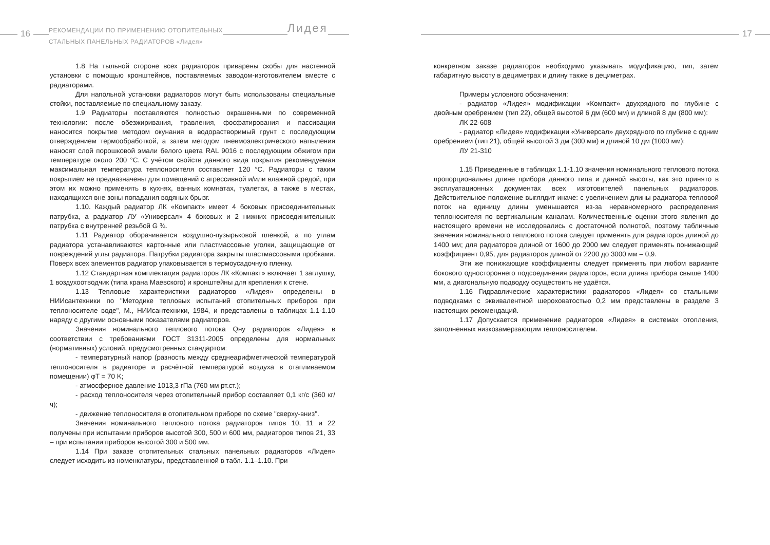16
РЕКОМЕНДАЦИИ ПО ПРИМЕНЕНИЮ ОТОПИТЕЛЬНЫХ
СТАЛЬНЫХ ПАНЕЛЬНЫХ РАДИАТОРОВ «Лидея»
Лидея
1.8 На тыльной стороне всех радиаторов приварены скобы для настенной установки с помощью кронштейнов, поставляемых заводом-изготовителем вместе с радиаторами.
Для напольной установки радиаторов могут быть использованы специальные стойки, поставляемые по специальному заказу.
1.9 Радиаторы поставляются полностью окрашенными по современной технологии: после обезжиривания, травления, фосфатирования и пассивации наносится покрытие методом окунания в водорастворимый грунт с последующим отверждением термообработкой, а затем методом пневмоэлектрического напыления наносят слой порошковой эмали белого цвета RAL 9016 с последующим обжигом при температуре около 200 °С. С учётом свойств данного вида покрытия рекомендуемая максимальная температура теплоносителя составляет 120 °С. Радиаторы с таким покрытием не предназначены для помещений с агрессивной и/или влажной средой, при этом их можно применять в кухнях, ванных комнатах, туалетах, а также в местах, находящихся вне зоны попадания водяных брызг.
1.10. Каждый радиатор ЛК «Компакт» имеет 4 боковых присоединительных патрубка, а радиатор ЛУ «Универсал» 4 боковых и 2 нижних присоединительных патрубка с внутренней резьбой G ¾.
1.11 Радиатор оборачивается воздушно-пузырьковой пленкой, а по углам радиатора устанавливаются картонные или пластмассовые уголки, защищающие от повреждений углы радиатора. Патрубки радиатора закрыты пластмассовыми пробками. Поверх всех элементов радиатор упаковывается в термоусадочную пленку.
1.12 Стандартная комплектация радиаторов ЛК «Компакт» включает 1 заглушку, 1 воздухоотводчик (типа крана Маевского) и кронштейны для крепления к стене.
1.13 Тепловые характеристики радиаторов «Лидея» определены в НИИсантехники по "Методике тепловых испытаний отопительных приборов при теплоносителе воде", М., НИИсантехники, 1984, и представлены в таблицах 1.1-1.10 наряду с другими основными показателями радиаторов.
Значения номинального теплового потока Qну радиаторов «Лидея» в соответствии с требованиями ГОСТ 31311-2005 определены для нормальных (нормативных) условий, предусмотренных стандартом:
- температурный напор (разность между среднеарифметической температурой теплоносителя в радиаторе и расчётной температурой воздуха в отапливаемом помещении) φT = 70 K;
- атмосферное давление 1013,3 гПа (760 мм рт.ст.);
- расход теплоносителя через отопительный прибор составляет 0,1 кг/с (360 кг/ч);
- движение теплоносителя в отопительном приборе по схеме "сверху-вниз".
Значения номинального теплового потока радиаторов типов 10, 11 и 22 получены при испытании приборов высотой 300, 500 и 600 мм, радиаторов типов 21, 33 – при испытании приборов высотой 300 и 500 мм.
1.14 При заказе отопительных стальных панельных радиаторов «Лидея» следует исходить из номенклатуры, представленной в табл. 1.1–1.10. При
17
конкретном заказе радиаторов необходимо указывать модификацию, тип, затем габаритную высоту в дециметрах и длину также в дециметрах.
Примеры условного обозначения:
- радиатор «Лидея» модификации «Компакт» двухрядного по глубине с двойным оребрением (тип 22), общей высотой 6 дм (600 мм) и длиной 8 дм (800 мм):
ЛК 22-608
- радиатор «Лидея» модификации «Универсал» двухрядного по глубине с одним оребрением (тип 21), общей высотой 3 дм (300 мм) и длиной 10 дм (1000 мм):
ЛУ 21-310
1.15 Приведенные в таблицах 1.1-1.10 значения номинального теплового потока пропорциональны длине прибора данного типа и данной высоты, как это принято в эксплуатационных документах всех изготовителей панельных радиаторов. Действительное положение выглядит иначе: с увеличением длины радиатора тепловой поток на единицу длины уменьшается из-за неравномерного распределения теплоносителя по вертикальным каналам. Количественные оценки этого явления до настоящего времени не исследовались с достаточной полнотой, поэтому табличные значения номинального теплового потока следует применять для радиаторов длиной до 1400 мм; для радиаторов длиной от 1600 до 2000 мм следует применять понижающий коэффициент 0,95, для радиаторов длиной от 2200 до 3000 мм – 0,9.
Эти же понижающие коэффициенты следует применять при любом варианте бокового одностороннего подсоединения радиаторов, если длина прибора свыше 1400 мм, а диагональную подводку осуществить не удаётся.
1.16 Гидравлические характеристики радиаторов «Лидея» со стальными подводками с эквивалентной шероховатостью 0,2 мм представлены в разделе 3 настоящих рекомендаций.
1.17 Допускается применение радиаторов «Лидея» в системах отопления, заполненных низкозамерзающим теплоносителем.